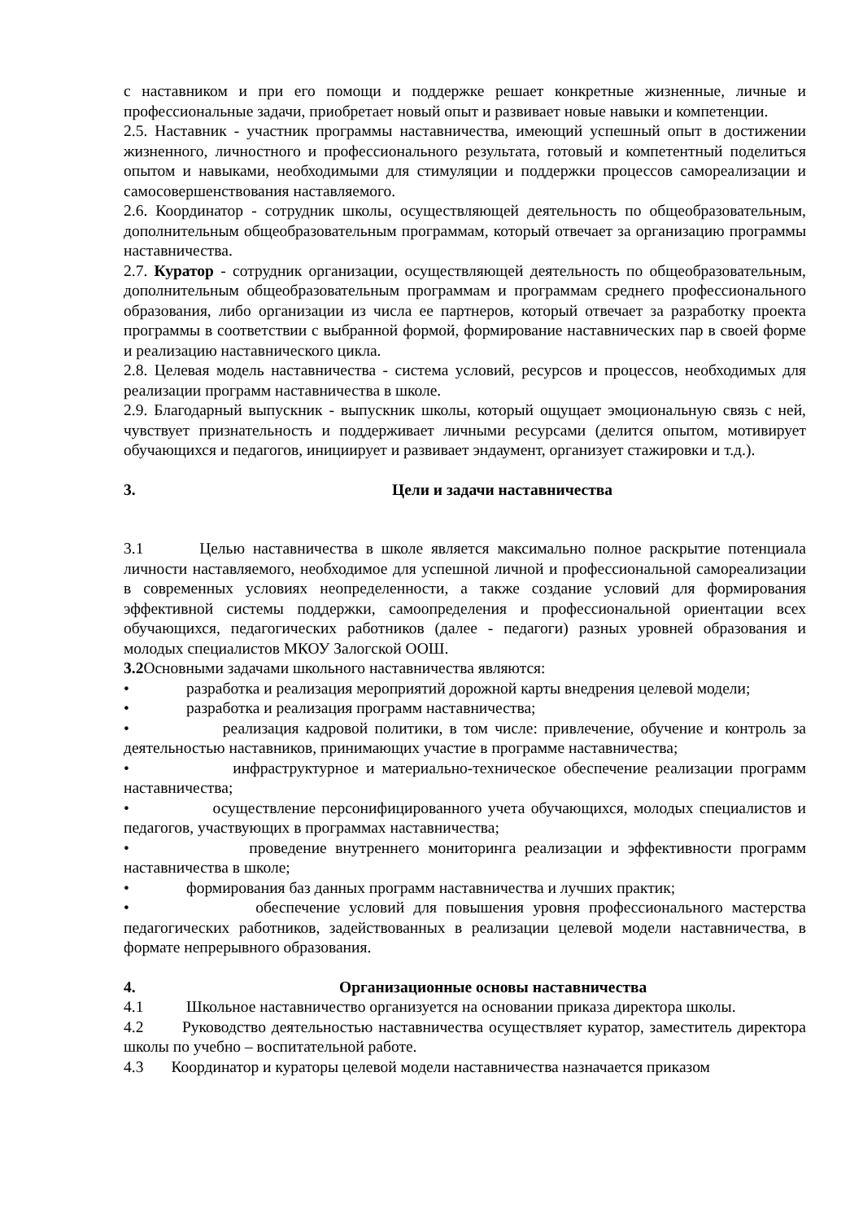с наставником и при его помощи и поддержке решает конкретные жизненные, личные и профессиональные задачи, приобретает новый опыт и развивает новые навыки и компетенции.
2.5. Наставник - участник программы наставничества, имеющий успешный опыт в достижении жизненного, личностного и профессионального результата, готовый и компетентный поделиться опытом и навыками, необходимыми для стимуляции и поддержки процессов самореализации и самосовершенствования наставляемого.
2.6. Координатор - сотрудник школы, осуществляющей деятельность по общеобразовательным, дополнительным общеобразовательным программам, который отвечает за организацию программы наставничества.
2.7. Куратор - сотрудник организации, осуществляющей деятельность по общеобразовательным, дополнительным общеобразовательным программам и программам среднего профессионального образования, либо организации из числа ее партнеров, который отвечает за разработку проекта программы в соответствии с выбранной формой, формирование наставнических пар в своей форме и реализацию наставнического цикла.
2.8. Целевая модель наставничества - система условий, ресурсов и процессов, необходимых для реализации программ наставничества в школе.
2.9. Благодарный выпускник - выпускник школы, который ощущает эмоциональную связь с ней, чувствует признательность и поддерживает личными ресурсами (делится опытом, мотивирует обучающихся и педагогов, инициирует и развивает эндаумент, организует стажировки и т.д.).
3. Цели и задачи наставничества
3.1 Целью наставничества в школе является максимально полное раскрытие потенциала личности наставляемого, необходимое для успешной личной и профессиональной самореализации в современных условиях неопределенности, а также создание условий для формирования эффективной системы поддержки, самоопределения и профессиональной ориентации всех обучающихся, педагогических работников (далее - педагоги) разных уровней образования и молодых специалистов МКОУ Залогской ООШ.
3.2 Основными задачами школьного наставничества являются:
• разработка и реализация мероприятий дорожной карты внедрения целевой модели;
• разработка и реализация программ наставничества;
• реализация кадровой политики, в том числе: привлечение, обучение и контроль за деятельностью наставников, принимающих участие в программе наставничества;
• инфраструктурное и материально-техническое обеспечение реализации программ наставничества;
• осуществление персонифицированного учета обучающихся, молодых специалистов и педагогов, участвующих в программах наставничества;
• проведение внутреннего мониторинга реализации и эффективности программ наставничества в школе;
• формирования баз данных программ наставничества и лучших практик;
• обеспечение условий для повышения уровня профессионального мастерства педагогических работников, задействованных в реализации целевой модели наставничества, в формате непрерывного образования.
4. Организационные основы наставничества
4.1 Школьное наставничество организуется на основании приказа директора школы.
4.2 Руководство деятельностью наставничества осуществляет куратор, заместитель директора школы по учебно – воспитательной работе.
4.3 Координатор и кураторы целевой модели наставничества назначается приказом